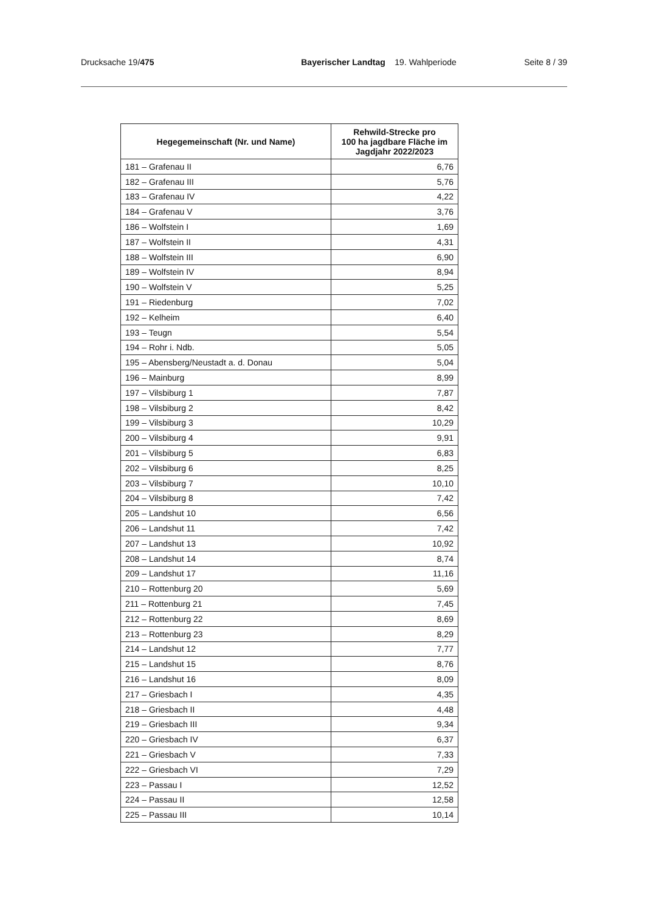Drucksache 19/475 Bayerischer Landtag 19. Wahlperiode
Seite 8 / 39
| Hegegemeinschaft (Nr. und Name) | Rehwild-Strecke pro 100 ha jagdbare Fläche im Jagdjahr 2022/2023 |
| --- | --- |
| 181 – Grafenau II | 6,76 |
| 182 – Grafenau III | 5,76 |
| 183 – Grafenau IV | 4,22 |
| 184 – Grafenau V | 3,76 |
| 186 – Wolfstein I | 1,69 |
| 187 – Wolfstein II | 4,31 |
| 188 – Wolfstein III | 6,90 |
| 189 – Wolfstein IV | 8,94 |
| 190 – Wolfstein V | 5,25 |
| 191 – Riedenburg | 7,02 |
| 192 – Kelheim | 6,40 |
| 193 – Teugn | 5,54 |
| 194 – Rohr i. Ndb. | 5,05 |
| 195 – Abensberg/Neustadt a. d. Donau | 5,04 |
| 196 – Mainburg | 8,99 |
| 197 – Vilsbiburg 1 | 7,87 |
| 198 – Vilsbiburg 2 | 8,42 |
| 199 – Vilsbiburg 3 | 10,29 |
| 200 – Vilsbiburg 4 | 9,91 |
| 201 – Vilsbiburg 5 | 6,83 |
| 202 – Vilsbiburg 6 | 8,25 |
| 203 – Vilsbiburg 7 | 10,10 |
| 204 – Vilsbiburg 8 | 7,42 |
| 205 – Landshut 10 | 6,56 |
| 206 – Landshut 11 | 7,42 |
| 207 – Landshut 13 | 10,92 |
| 208 – Landshut 14 | 8,74 |
| 209 – Landshut 17 | 11,16 |
| 210 – Rottenburg 20 | 5,69 |
| 211 – Rottenburg 21 | 7,45 |
| 212 – Rottenburg 22 | 8,69 |
| 213 – Rottenburg 23 | 8,29 |
| 214 – Landshut 12 | 7,77 |
| 215 – Landshut 15 | 8,76 |
| 216 – Landshut 16 | 8,09 |
| 217 – Griesbach I | 4,35 |
| 218 – Griesbach II | 4,48 |
| 219 – Griesbach III | 9,34 |
| 220 – Griesbach IV | 6,37 |
| 221 – Griesbach V | 7,33 |
| 222 – Griesbach VI | 7,29 |
| 223 – Passau I | 12,52 |
| 224 – Passau II | 12,58 |
| 225 – Passau III | 10,14 |